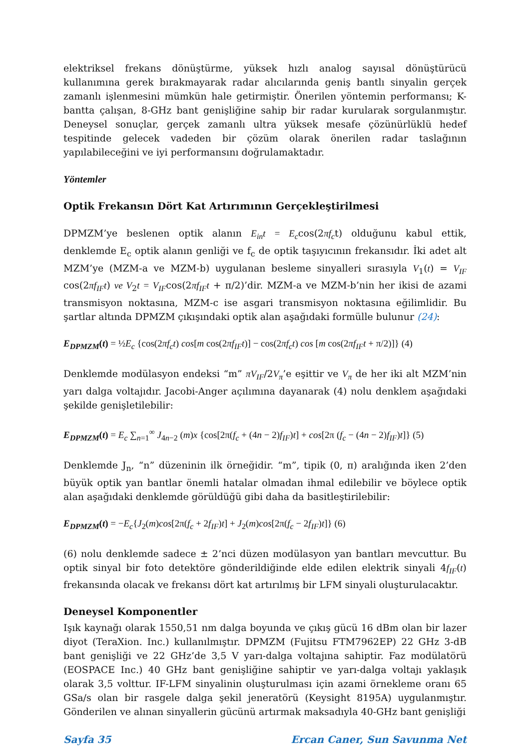elektriksel frekans dönüştürme, yüksek hızlı analog sayısal dönüştürücü kullanımına gerek bırakmayarak radar alıcılarında geniş bantlı sinyalin gerçek zamanlı işlenmesini mümkün hale getirmiştir. Önerilen yöntemin performansı; K-bantta çalışan, 8-GHz bant genişliğine sahip bir radar kurularak sorgulanmıştır. Deneysel sonuçlar, gerçek zamanlı ultra yüksek mesafe çözünürlüklü hedef tespitinde gelecek vadeden bir çözüm olarak önerilen radar taslağının yapılabileceğini ve iyi performansını doğrulamaktadır.
Yöntemler
Optik Frekansın Dört Kat Artırımının Gerçekleştirilmesi
DPMZM’ye beslenen optik alanın E<sub>in</sub>t = E<sub>c</sub>cos(2πf<sub>c</sub>t) olduğunu kabul ettik, denklemde E<sub>c</sub> optik alanın genliği ve f<sub>c</sub> de optik taşıyıcının frekansıdır. İki adet alt MZM’ye (MZM-a ve MZM-b) uygulanan besleme sinyalleri sırasıyla V<sub>1</sub>(t) = V<sub>IF</sub> cos(2πf<sub>IF</sub>t) ve V<sub>2</sub>t = V<sub>IF</sub>cos(2πf<sub>IF</sub>t + π/2)’dir. MZM-a ve MZM-b’nin her ikisi de azami transmisyon noktasına, MZM-c ise asgari transmisyon noktasına eğilimlidir. Bu şartlar altında DPMZM çıkışındaki optik alan aşağıdaki formülle bulunur (24):
E<sub>DPMZM</sub>(t) = ½E<sub>c</sub> {cos(2πf<sub>c</sub>t) cos[m cos(2πf<sub>IF</sub>t)] − cos(2πf<sub>c</sub>t) cos [m cos(2πf<sub>IF</sub>t + π/2)]} (4)
Denklemde modülasyon endeksi “m” πV<sub>IF</sub>/2V<sub>π</sub>’e eşittir ve V<sub>π</sub> de her iki alt MZM’nin yarı dalga voltajıdır. Jacobi-Anger açılımına dayanarak (4) nolu denklem aşağıdaki şekilde genişletilebilir:
E<sub>DPMZM</sub>(t) = E<sub>c</sub> ∑<sub>n=1</sub><sup>∞</sup> J<sub>4n−2</sub> (m)x {cos[2π(f<sub>c</sub> + (4n − 2)f<sub>IF</sub>)t] + cos[2π (f<sub>c</sub> − (4n − 2)f<sub>IF</sub>)t]} (5)
Denklemde J<sub>n</sub>, “n” düzeninin ilk örneğidir. “m”, tipik (0, π) aralığında iken 2’den büyük optik yan bantlar önemli hatalar olmadan ihmal edilebilir ve böylece optik alan aşağıdaki denklemde görüldüğü gibi daha da basitleştirilebilir:
E<sub>DPMZM</sub>(t) = −E<sub>c</sub>{J<sub>2</sub>(m)cos[2π(f<sub>c</sub> + 2f<sub>IF</sub>)t] + J<sub>2</sub>(m)cos[2π(f<sub>c</sub> − 2f<sub>IF</sub>)t]} (6)
(6) nolu denklemde sadece ± 2’nci düzen modülasyon yan bantları mevcuttur. Bu optik sinyal bir foto detektöre gönderildiğinde elde edilen elektrik sinyali 4f<sub>IF</sub>(t) frekansında olacak ve frekansı dört kat artırılmış bir LFM sinyali oluşturulacaktır.
Deneysel Komponentler
Işık kaynağı olarak 1550,51 nm dalga boyunda ve çıkış gücü 16 dBm olan bir lazer diyot (TeraXion. Inc.) kullanılmıştır. DPMZM (Fujitsu FTM7962EP) 22 GHz 3-dB bant genişliği ve 22 GHz’de 3,5 V yarı-dalga voltajına sahiptir. Faz modülatörü (EOSPACE Inc.) 40 GHz bant genişliğine sahiptir ve yarı-dalga voltajı yaklaşık olarak 3,5 volttur. IF-LFM sinyalinin oluşturulması için azami örnekleme oranı 65 GSa/s olan bir rasgele dalga şekil jeneratörü (Keysight 8195A) uygulanmıştır. Gönderilen ve alınan sinyallerin gücünü artırmak maksadıyla 40-GHz bant genişliği
Sayfa 35 Ercan Caner, Sun Savunma Net